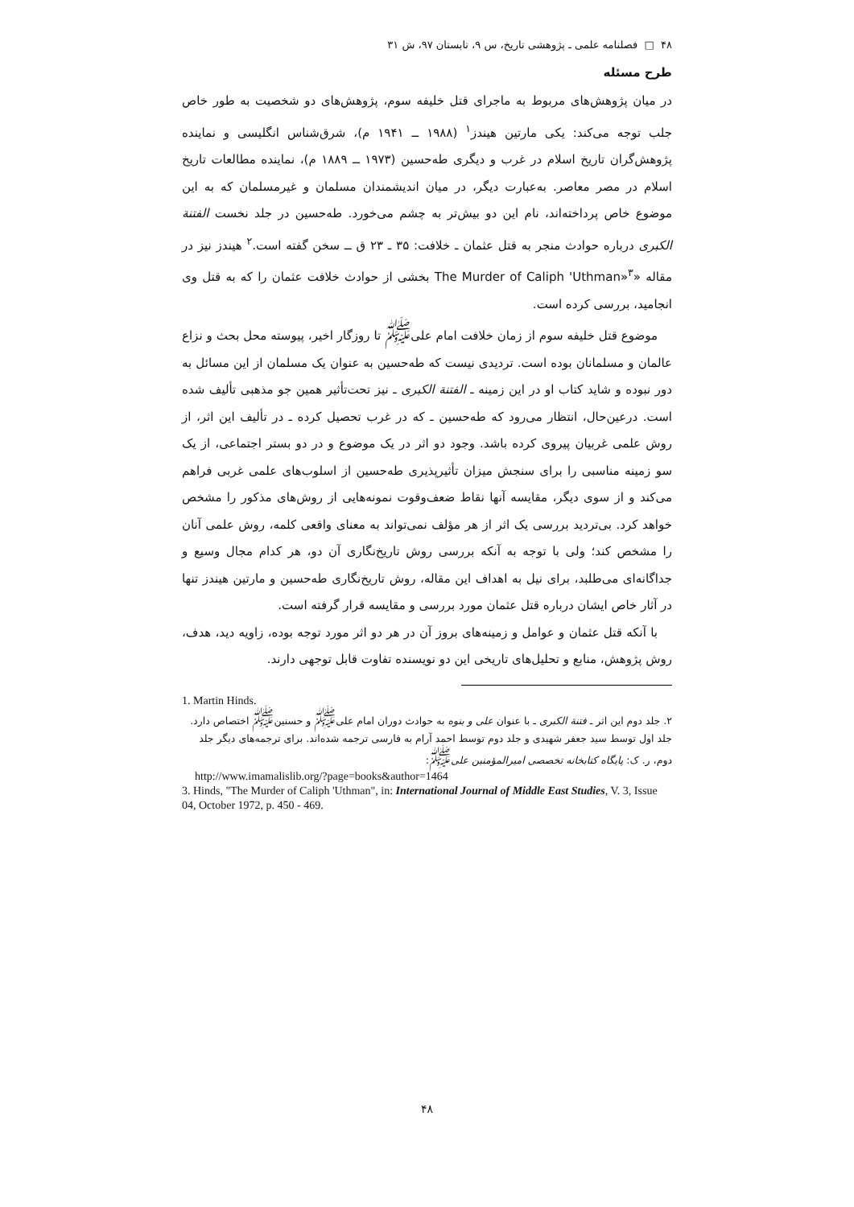۴۸ □ فصلنامه علمی ـ پژوهشی تاریخ، س ۹، تابستان ۹۷، ش ۳۱
طرح مسئله
در میان پژوهش‌های مربوط به ماجرای قتل خلیفه سوم، پژوهش‌های دو شخصیت به طور خاص جلب توجه می‌کند: یکی مارتین هیندز<sup>۱</sup> (۱۹۸۸ ــ ۱۹۴۱ م)، شرق‌شناس انگلیسی و نماینده پژوهش‌گران تاریخ اسلام در غرب و دیگری طه‌حسین (۱۹۷۳ ــ ۱۸۸۹ م)، نماینده مطالعات تاریخ اسلام در مصر معاصر. به‌عبارت دیگر، در میان اندیشمندان مسلمان و غیرمسلمان که به این موضوع خاص پرداخته‌اند، نام این دو بیش‌تر به چشم می‌خورد. طه‌حسین در جلد نخست الفتنة الکبری درباره حوادث منجر به قتل عثمان ـ خلافت: ۳۵ ـ ۲۳ ق ــ سخن گفته است.<sup>۲</sup> هیندز نیز در مقاله «The Murder of Caliph 'Uthman»<sup>۳</sup> بخشی از حوادث خلافت عثمان را که به قتل وی انجامید، بررسی کرده است.
موضوع قتل خلیفه سوم از زمان خلافت امام علی<sup>ﷺ</sup> تا روزگار اخیر، پیوسته محل بحث و نزاع عالمان و مسلمانان بوده است. تردیدی نیست که طه‌حسین به عنوان یک مسلمان از این مسائل به دور نبوده و شاید کتاب او در این زمینه ـ الفتنة الکبری ـ نیز تحت‌تأثیر همین جو مذهبی تألیف شده است. درعین‌حال، انتظار می‌رود که طه‌حسین ـ که در غرب تحصیل کرده ـ در تألیف این اثر، از روش علمی غربیان پیروی کرده باشد. وجود دو اثر در یک موضوع و در دو بستر اجتماعی، از یک سو زمینه مناسبی را برای سنجش میزان تأثیرپذیری طه‌حسین از اسلوب‌های علمی غربی فراهم می‌کند و از سوی دیگر، مقایسه آنها نقاط ضعف‌وقوت نمونه‌هایی از روش‌های مذکور را مشخص خواهد کرد. بی‌تردید بررسی یک اثر از هر مؤلف نمی‌تواند به معنای واقعی کلمه، روش علمی آنان را مشخص کند؛ ولی با توجه به آنکه بررسی روش تاریخ‌نگاری آن دو، هر کدام مجال وسیع و جداگانه‌ای می‌طلبد، برای نیل به اهداف این مقاله، روش تاریخ‌نگاری طه‌حسین و مارتین هیندز تنها در آثار خاص ایشان درباره قتل عثمان مورد بررسی و مقایسه قرار گرفته است.
با آنکه قتل عثمان و عوامل و زمینه‌های بروز آن در هر دو اثر مورد توجه بوده، زاویه دید، هدف، روش پژوهش، منابع و تحلیل‌های تاریخی این دو نویسنده تفاوت قابل توجهی دارند.
1. Martin Hinds.
۲. جلد دوم این اثر ـ فتنة الکبری ـ با عنوان علی و بنوه به حوادث دوران امام علی<sup>ﷺ</sup> و حسنین<sup>ﷺ</sup> اختصاص دارد. جلد اول توسط سید جعفر شهیدی و جلد دوم توسط احمد آرام به فارسی ترجمه شده‌اند. برای ترجمه‌های دیگر جلد دوم، ر. ک: پایگاه کتابخانه تخصصی امیرالمؤمنین علی<sup>ﷺ</sup>:
http://www.imamalislib.org/?page=books&author=1464
3. Hinds, "The Murder of Caliph 'Uthman", in: International Journal of Middle East Studies, V. 3, Issue 04, October 1972, p. 450 - 469.
۴۸